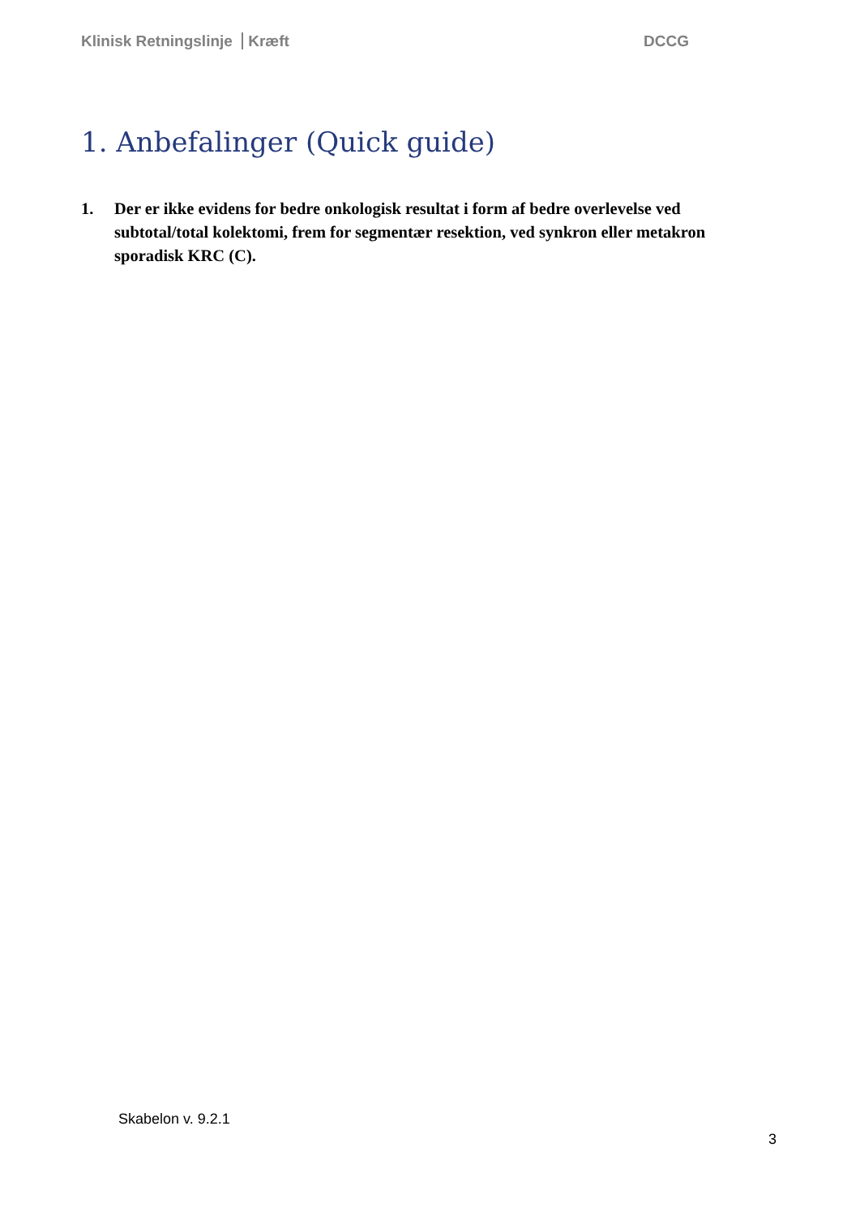Klinisk Retningslinje Kræft DCCG
1. Anbefalinger (Quick guide)
1. Der er ikke evidens for bedre onkologisk resultat i form af bedre overlevelse ved subtotal/total kolektomi, frem for segmentær resektion, ved synkron eller metakron sporadisk KRC (C).
Skabelon v. 9.2.1
3